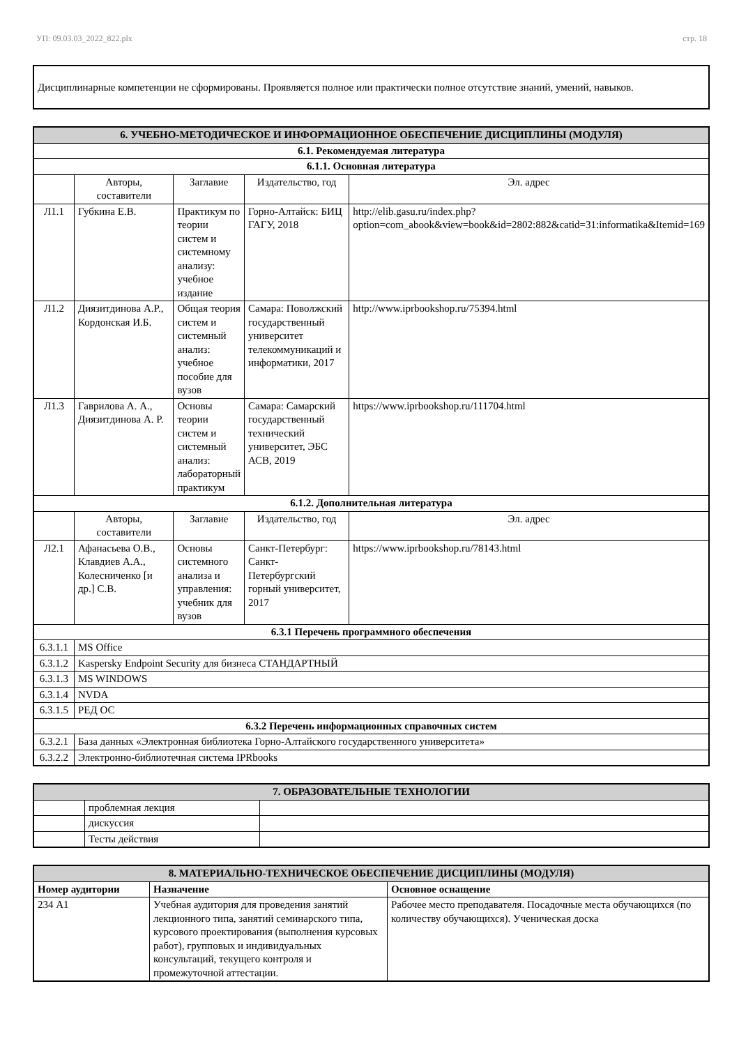УП: 09.03.03_2022_822.plx стр. 18
Дисциплинарные компетенции не сформированы. Проявляется полное или практически полное отсутствие знаний, умений, навыков.
| 6. УЧЕБНО-МЕТОДИЧЕСКОЕ И ИНФОРМАЦИОННОЕ ОБЕСПЕЧЕНИЕ ДИСЦИПЛИНЫ (МОДУЛЯ) | | | | |
| --- | --- | --- | --- | --- |
| 6.1. Рекомендуемая литература | | | | |
| 6.1.1. Основная литература | | | | |
| | Авторы, составители | Заглавие | Издательство, год | Эл. адрес |
| Л1.1 | Губкина Е.В. | Практикум по теории систем и системному анализу: учебное издание | Горно-Алтайск: БИЦ ГАГУ, 2018 | http://elib.gasu.ru/index.php?option=com_abook&view=book&id=2802:882&catid=31:informatika&Itemid=169 |
| Л1.2 | Диязитдинова А.Р., Кордонская И.Б. | Общая теория систем и системный анализ: учебное пособие для вузов | Самара: Поволжский государственный университет телекоммуникаций и информатики, 2017 | http://www.iprbookshop.ru/75394.html |
| Л1.3 | Гаврилова А. А., Диязитдинова А. Р. | Основы теории систем и системный анализ: лабораторный практикум | Самара: Самарский государственный технический университет, ЭБС АСВ, 2019 | https://www.iprbookshop.ru/111704.html |
| 6.1.2. Дополнительная литература | | | | |
| | Авторы, составители | Заглавие | Издательство, год | Эл. адрес |
| Л2.1 | Афанасьева О.В., Клавдиев А.А., Колесниченко [и др.] С.В. | Основы системного анализа и управления: учебник для вузов | Санкт-Петербург: Санкт-Петербургский горный университет, 2017 | https://www.iprbookshop.ru/78143.html |
| 6.3.1 Перечень программного обеспечения | | | | |
| 6.3.1.1 | MS Office | | | |
| 6.3.1.2 | Kaspersky Endpoint Security для бизнеса СТАНДАРТНЫЙ | | | |
| 6.3.1.3 | MS WINDOWS | | | |
| 6.3.1.4 | NVDA | | | |
| 6.3.1.5 | РЕД ОС | | | |
| 6.3.2 Перечень информационных справочных систем | | | | |
| 6.3.2.1 | База данных «Электронная библиотека Горно-Алтайского государственного университета» | | | |
| 6.3.2.2 | Электронно-библиотечная система IPRbooks | | | |
| 7. ОБРАЗОВАТЕЛЬНЫЕ ТЕХНОЛОГИИ | | |
| --- | --- | --- |
| | проблемная лекция | |
| | дискуссия | |
| | Тесты действия | |
| 8. МАТЕРИАЛЬНО-ТЕХНИЧЕСКОЕ ОБЕСПЕЧЕНИЕ ДИСЦИПЛИНЫ (МОДУЛЯ) | | |
| --- | --- | --- |
| Номер аудитории | Назначение | Основное оснащение |
| 234 А1 | Учебная аудитория для проведения занятий лекционного типа, занятий семинарского типа, курсового проектирования (выполнения курсовых работ), групповых и индивидуальных консультаций, текущего контроля и промежуточной аттестации. | Рабочее место преподавателя. Посадочные места обучающихся (по количеству обучающихся). Ученическая доска |